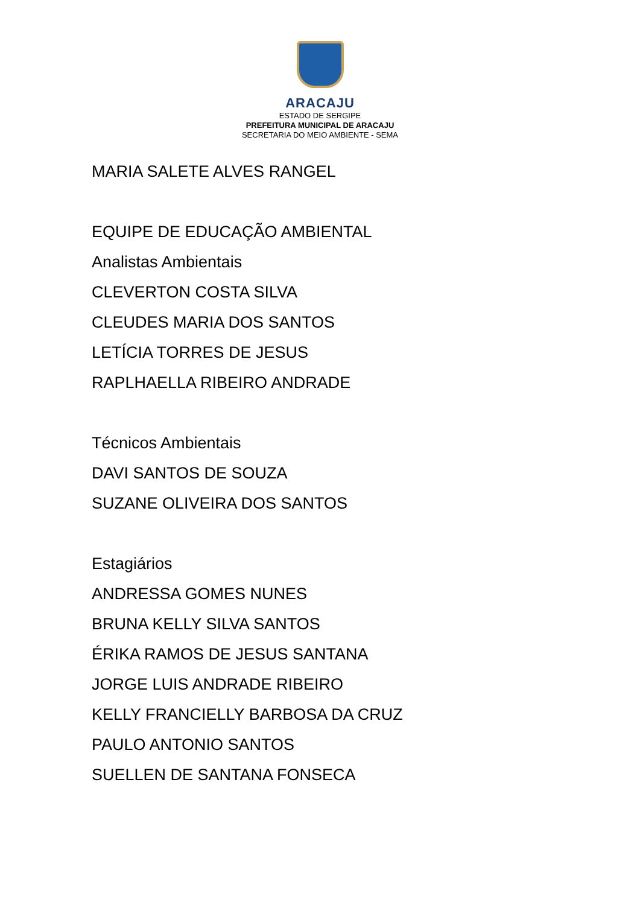ARACAJU
ESTADO DE SERGIPE
PREFEITURA MUNICIPAL DE ARACAJU
SECRETARIA DO MEIO AMBIENTE - SEMA
MARIA SALETE ALVES RANGEL
EQUIPE DE EDUCAÇÃO AMBIENTAL
Analistas Ambientais
CLEVERTON COSTA SILVA
CLEUDES MARIA DOS SANTOS
LETÍCIA TORRES DE JESUS
RAPLHAELLA RIBEIRO ANDRADE
Técnicos Ambientais
DAVI SANTOS DE SOUZA
SUZANE OLIVEIRA DOS SANTOS
Estagiários
ANDRESSA GOMES NUNES
BRUNA KELLY SILVA SANTOS
ÉRIKA RAMOS DE JESUS SANTANA
JORGE LUIS ANDRADE RIBEIRO
KELLY FRANCIELLY BARBOSA DA CRUZ
PAULO ANTONIO SANTOS
SUELLEN DE SANTANA FONSECA